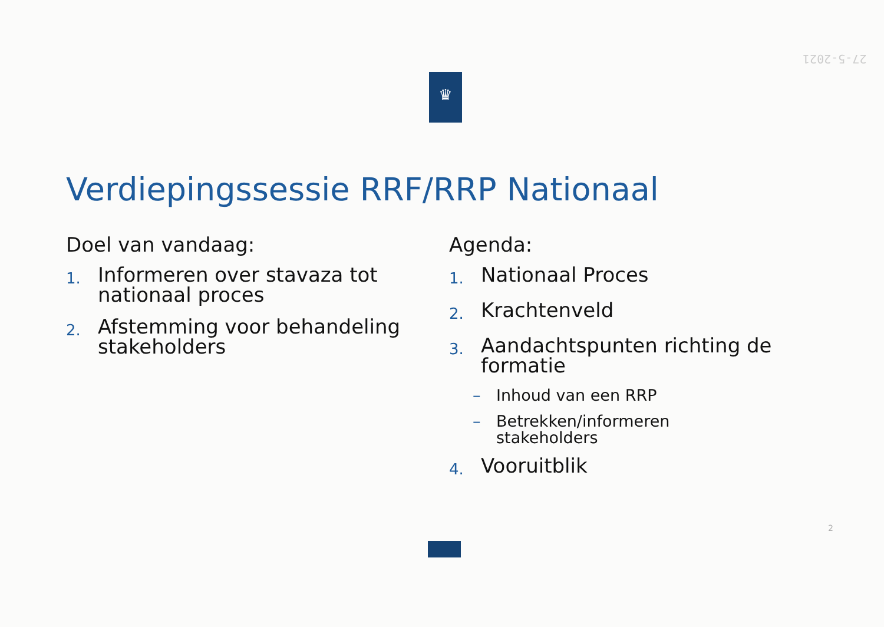27-5-2021
♛
Verdiepingssessie RRF/RRP Nationaal
Doel van vandaag:
1. Informeren over stavaza tot
nationaal proces
2. Afstemming voor behandeling
stakeholders
Agenda:
1. Nationaal Proces
2. Krachtenveld
3. Aandachtspunten richting de
formatie
– Inhoud van een RRP
– Betrekken/informeren
stakeholders
4. Vooruitblik
2